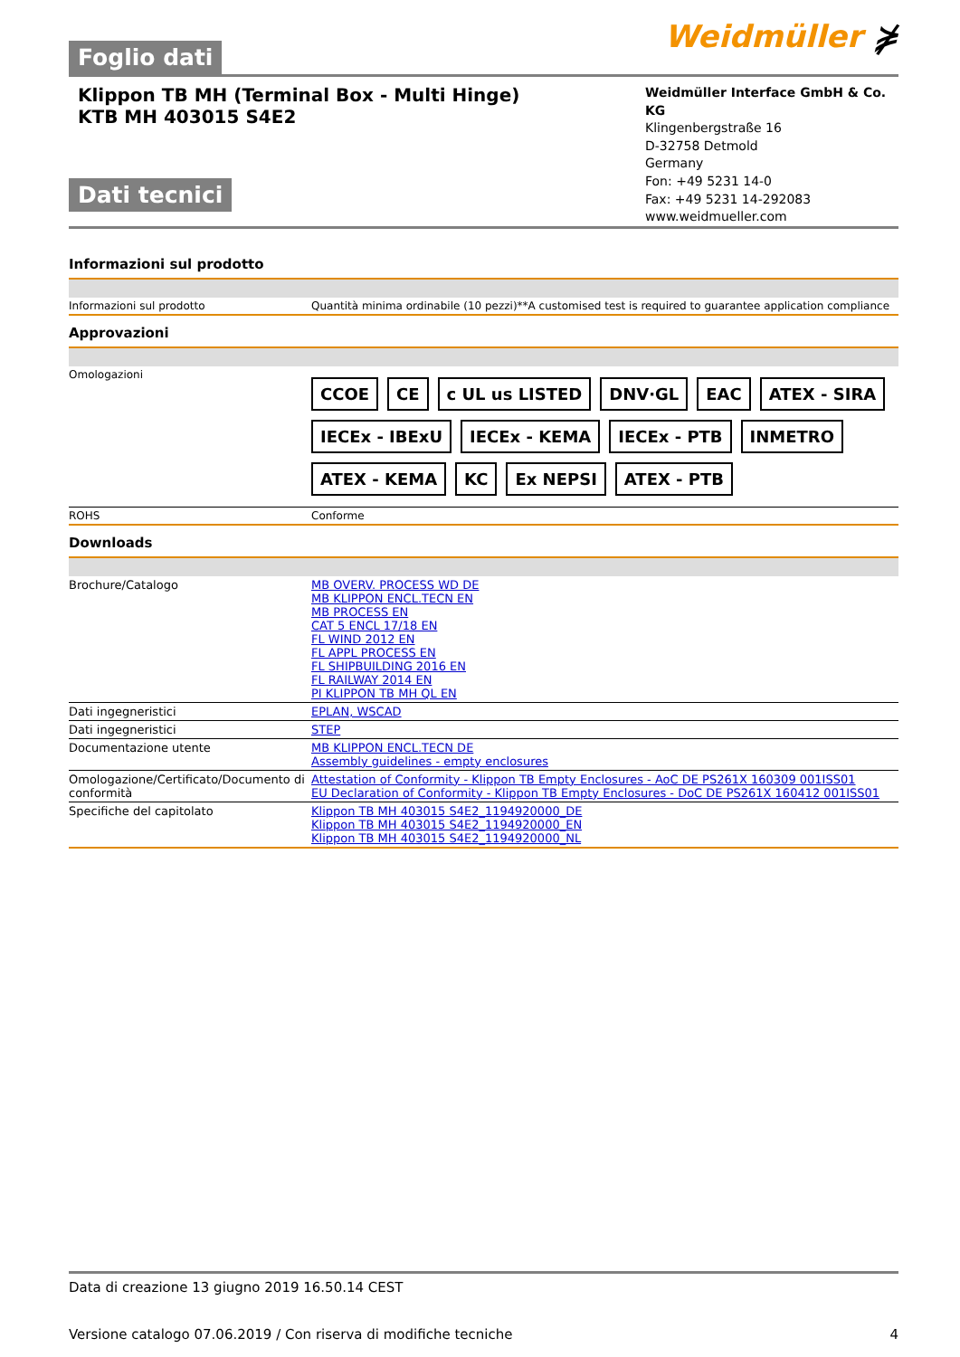Foglio dati
Weidmüller ⋡
Klippon TB MH (Terminal Box - Multi Hinge)
KTB MH 403015 S4E2
Dati tecnici
Weidmüller Interface GmbH & Co. KG
Klingenbergstraße 16
D-32758 Detmold
Germany
Fon: +49 5231 14-0
Fax: +49 5231 14-292083
www.weidmueller.com
Informazioni sul prodotto
| Informazioni sul prodotto | Quantità minima ordinabile (10 pezzi)**A customised test is required to guarantee application compliance |
Approvazioni
| Omologazioni | CCOE CE c UL us LISTED DNV·GL EAC ATEX - SIRA IECEx - IBExU IECEx - KEMA IECEx - PTB INMETRO ATEX - KEMA KC Ex NEPSI ATEX - PTB |
| ROHS | Conforme |
Downloads
| Brochure/Catalogo | MB OVERV. PROCESS WD DE MB KLIPPON ENCL.TECN EN MB PROCESS EN CAT 5 ENCL 17/18 EN FL WIND 2012 EN FL APPL PROCESS EN FL SHIPBUILDING 2016 EN FL RAILWAY 2014 EN PI KLIPPON TB MH QL EN |
| Dati ingegneristici | EPLAN, WSCAD |
| Dati ingegneristici | STEP |
| Documentazione utente | MB KLIPPON ENCL.TECN DE Assembly guidelines - empty enclosures |
| Omologazione/Certificato/Documento di conformità | Attestation of Conformity - Klippon TB Empty Enclosures - AoC DE PS261X 160309 001ISS01 EU Declaration of Conformity - Klippon TB Empty Enclosures - DoC DE PS261X 160412 001ISS01 |
| Specifiche del capitolato | Klippon TB MH 403015 S4E2_1194920000_DE Klippon TB MH 403015 S4E2_1194920000_EN Klippon TB MH 403015 S4E2_1194920000_NL |
Data di creazione 13 giugno 2019 16.50.14 CEST
Versione catalogo 07.06.2019 / Con riserva di modifiche tecniche 4